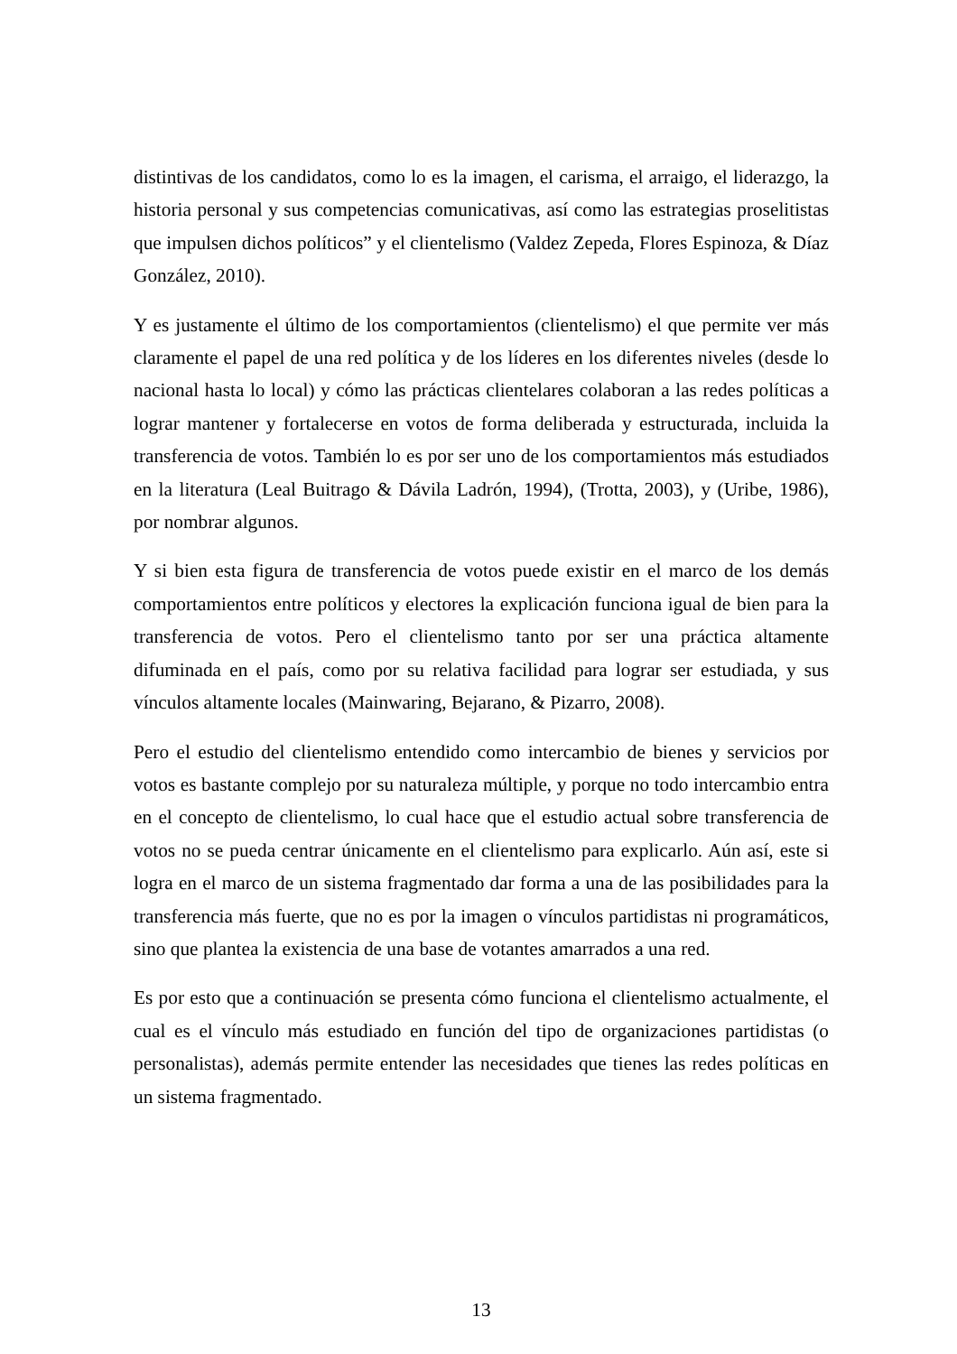distintivas de los candidatos, como lo es la imagen, el carisma, el arraigo, el liderazgo, la historia personal y sus competencias comunicativas, así como las estrategias proselitistas que impulsen dichos políticos” y el clientelismo (Valdez Zepeda, Flores Espinoza, & Díaz González, 2010).
Y es justamente el último de los comportamientos (clientelismo) el que permite ver más claramente el papel de una red política y de los líderes en los diferentes niveles (desde lo nacional hasta lo local) y cómo las prácticas clientelares colaboran a las redes políticas a lograr mantener y fortalecerse en votos de forma deliberada y estructurada, incluida la transferencia de votos. También lo es por ser uno de los comportamientos más estudiados en la literatura (Leal Buitrago & Dávila Ladrón, 1994), (Trotta, 2003), y (Uribe, 1986), por nombrar algunos.
Y si bien esta figura de transferencia de votos puede existir en el marco de los demás comportamientos entre políticos y electores la explicación funciona igual de bien para la transferencia de votos. Pero el clientelismo tanto por ser una práctica altamente difuminada en el país, como por su relativa facilidad para lograr ser estudiada, y sus vínculos altamente locales (Mainwaring, Bejarano, & Pizarro, 2008).
Pero el estudio del clientelismo entendido como intercambio de bienes y servicios por votos es bastante complejo por su naturaleza múltiple, y porque no todo intercambio entra en el concepto de clientelismo, lo cual hace que el estudio actual sobre transferencia de votos no se pueda centrar únicamente en el clientelismo para explicarlo. Aún así, este si logra en el marco de un sistema fragmentado dar forma a una de las posibilidades para la transferencia más fuerte, que no es por la imagen o vínculos partidistas ni programáticos, sino que plantea la existencia de una base de votantes amarrados a una red.
Es por esto que a continuación se presenta cómo funciona el clientelismo actualmente, el cual es el vínculo más estudiado en función del tipo de organizaciones partidistas (o personalistas), además permite entender las necesidades que tienes las redes políticas en un sistema fragmentado.
13